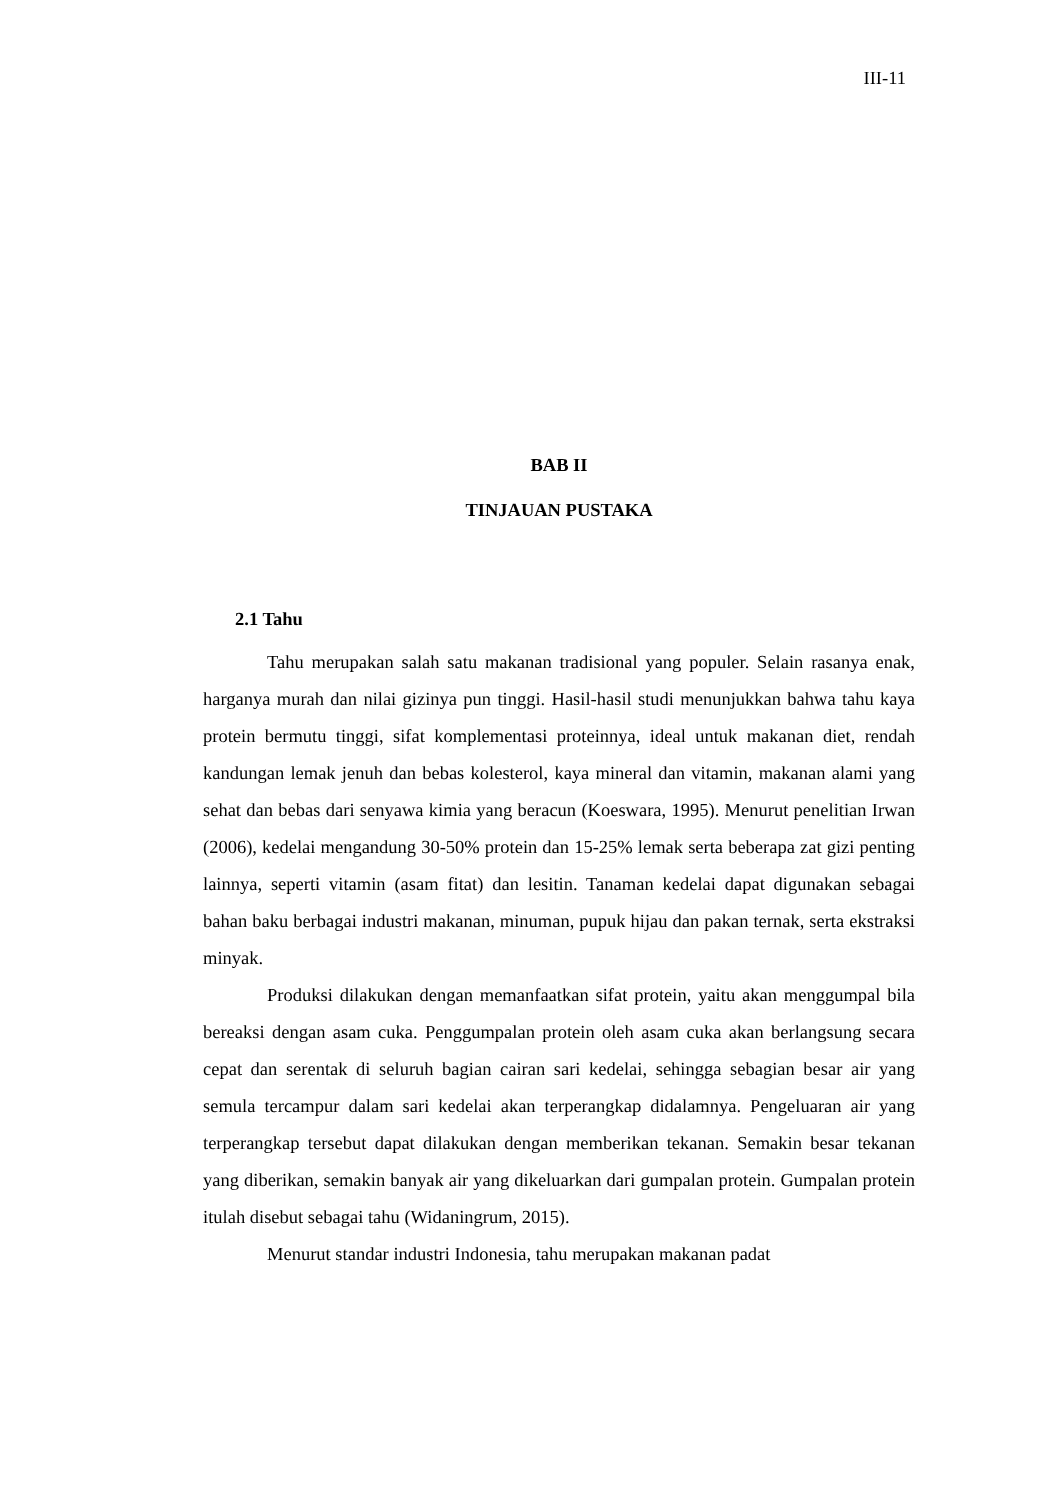III-11
BAB II
TINJAUAN PUSTAKA
2.1 Tahu
Tahu merupakan salah satu makanan tradisional yang populer. Selain rasanya enak, harganya murah dan nilai gizinya pun tinggi. Hasil-hasil studi menunjukkan bahwa tahu kaya protein bermutu tinggi, sifat komplementasi proteinnya, ideal untuk makanan diet, rendah kandungan lemak jenuh dan bebas kolesterol, kaya mineral dan vitamin, makanan alami yang sehat dan bebas dari senyawa kimia yang beracun (Koeswara, 1995). Menurut penelitian Irwan (2006), kedelai mengandung 30-50% protein dan 15-25% lemak serta beberapa zat gizi penting lainnya, seperti vitamin (asam fitat) dan lesitin. Tanaman kedelai dapat digunakan sebagai bahan baku berbagai industri makanan, minuman, pupuk hijau dan pakan ternak, serta ekstraksi minyak.
Produksi dilakukan dengan memanfaatkan sifat protein, yaitu akan menggumpal bila bereaksi dengan asam cuka. Penggumpalan protein oleh asam cuka akan berlangsung secara cepat dan serentak di seluruh bagian cairan sari kedelai, sehingga sebagian besar air yang semula tercampur dalam sari kedelai akan terperangkap didalamnya. Pengeluaran air yang terperangkap tersebut dapat dilakukan dengan memberikan tekanan. Semakin besar tekanan yang diberikan, semakin banyak air yang dikeluarkan dari gumpalan protein. Gumpalan protein itulah disebut sebagai tahu (Widaningrum, 2015).
Menurut standar industri Indonesia, tahu merupakan makanan padat